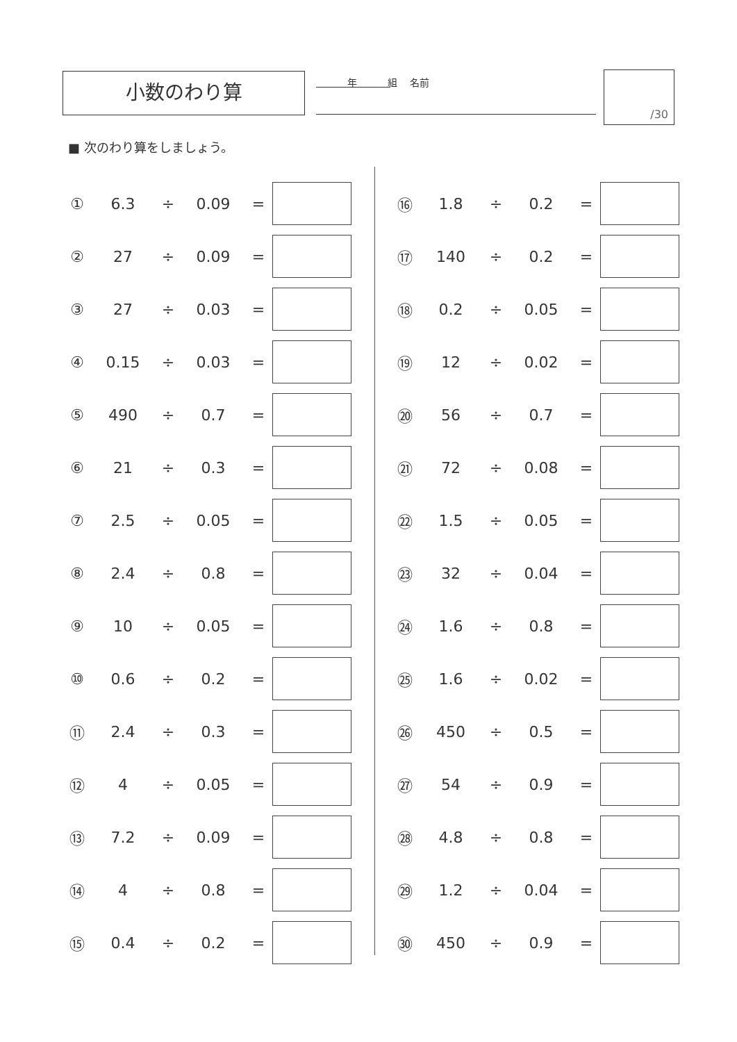小数のわり算 年 組 名前 /30
■ 次のわり算をしましょう。
| ① | 6.3 | ÷ | 0.09 | = | |
| ② | 27 | ÷ | 0.09 | = | |
| ③ | 27 | ÷ | 0.03 | = | |
| ④ | 0.15 | ÷ | 0.03 | = | |
| ⑤ | 490 | ÷ | 0.7 | = | |
| ⑥ | 21 | ÷ | 0.3 | = | |
| ⑦ | 2.5 | ÷ | 0.05 | = | |
| ⑧ | 2.4 | ÷ | 0.8 | = | |
| ⑨ | 10 | ÷ | 0.05 | = | |
| ⑩ | 0.6 | ÷ | 0.2 | = | |
| ⑪ | 2.4 | ÷ | 0.3 | = | |
| ⑫ | 4 | ÷ | 0.05 | = | |
| ⑬ | 7.2 | ÷ | 0.09 | = | |
| ⑭ | 4 | ÷ | 0.8 | = | |
| ⑮ | 0.4 | ÷ | 0.2 | = | |
| ⑯ | 1.8 | ÷ | 0.2 | = | |
| ⑰ | 140 | ÷ | 0.2 | = | |
| ⑱ | 0.2 | ÷ | 0.05 | = | |
| ⑲ | 12 | ÷ | 0.02 | = | |
| ⑳ | 56 | ÷ | 0.7 | = | |
| ㉑ | 72 | ÷ | 0.08 | = | |
| ㉒ | 1.5 | ÷ | 0.05 | = | |
| ㉓ | 32 | ÷ | 0.04 | = | |
| ㉔ | 1.6 | ÷ | 0.8 | = | |
| ㉕ | 1.6 | ÷ | 0.02 | = | |
| ㉖ | 450 | ÷ | 0.5 | = | |
| ㉗ | 54 | ÷ | 0.9 | = | |
| ㉘ | 4.8 | ÷ | 0.8 | = | |
| ㉙ | 1.2 | ÷ | 0.04 | = | |
| ㉚ | 450 | ÷ | 0.9 | = | |